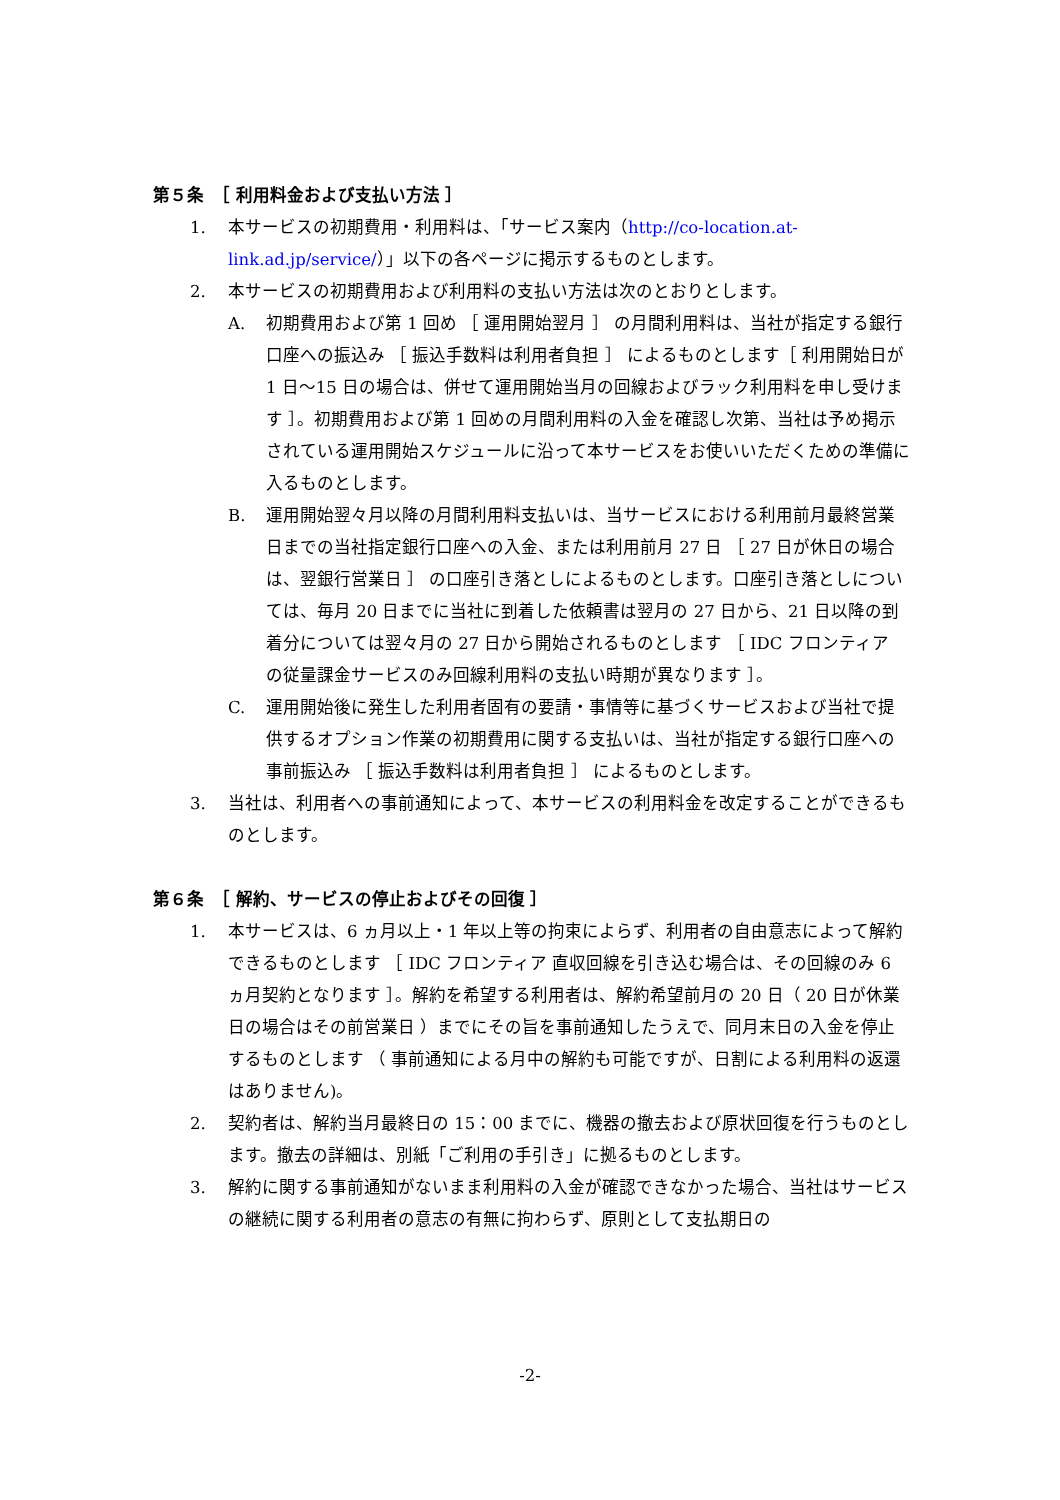第５条　［ 利用料金および支払い方法 ］
1. 本サービスの初期費用・利用料は、「サービス案内（http://co-location.at-link.ad.jp/service/）」以下の各ページに掲示するものとします。
2. 本サービスの初期費用および利用料の支払い方法は次のとおりとします。
A. 初期費用および第 1 回め ［ 運用開始翌月 ］ の月間利用料は、当社が指定する銀行口座への振込み ［ 振込手数料は利用者負担 ］ によるものとします［ 利用開始日が 1 日～15 日の場合は、併せて運用開始当月の回線およびラック利用料を申し受けます ］。初期費用および第 1 回めの月間利用料の入金を確認し次第、当社は予め掲示されている運用開始スケジュールに沿って本サービスをお使いいただくための準備に入るものとします。
B. 運用開始翌々月以降の月間利用料支払いは、当サービスにおける利用前月最終営業日までの当社指定銀行口座への入金、または利用前月 27 日 ［ 27 日が休日の場合は、翌銀行営業日 ］ の口座引き落としによるものとします。口座引き落としについては、毎月 20 日までに当社に到着した依頼書は翌月の 27 日から、21 日以降の到着分については翌々月の 27 日から開始されるものとします ［ IDC フロンティア の従量課金サービスのみ回線利用料の支払い時期が異なります ］。
C. 運用開始後に発生した利用者固有の要請・事情等に基づくサービスおよび当社で提供するオプション作業の初期費用に関する支払いは、当社が指定する銀行口座への事前振込み ［ 振込手数料は利用者負担 ］ によるものとします。
3. 当社は、利用者への事前通知によって、本サービスの利用料金を改定することができるものとします。
第６条　［ 解約、サービスの停止およびその回復 ］
1. 本サービスは、6 ヵ月以上・1 年以上等の拘束によらず、利用者の自由意志によって解約できるものとします ［ IDC フロンティア 直収回線を引き込む場合は、その回線のみ 6 ヵ月契約となります ］。解約を希望する利用者は、解約希望前月の 20 日（ 20 日が休業日の場合はその前営業日 ）までにその旨を事前通知したうえで、同月末日の入金を停止するものとします （ 事前通知による月中の解約も可能ですが、日割による利用料の返還はありません)。
2. 契約者は、解約当月最終日の 15：00 までに、機器の撤去および原状回復を行うものとします。撤去の詳細は、別紙「ご利用の手引き」に拠るものとします。
3. 解約に関する事前通知がないまま利用料の入金が確認できなかった場合、当社はサービスの継続に関する利用者の意志の有無に拘わらず、原則として支払期日の
-2-